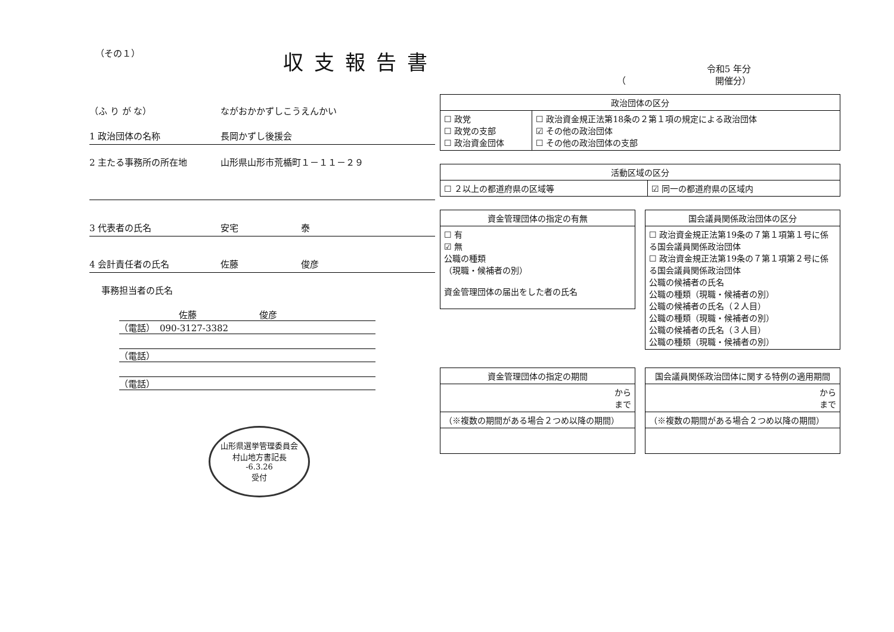（その１）
収支報告書
令和5 年分
（　　　　　　　　　　開催分）
（ふ り が な） ながおかかずしこうえんかい
1 政治団体の名称 長岡かずし後援会
2 主たる事務所の所在地 山形県山形市荒楯町１－１１－２９
3 代表者の氏名 安宅　　　　　　　泰
4 会計責任者の氏名 佐藤　　　　　　　俊彦
事務担当者の氏名
佐藤　　　　　　　俊彦
（電話）　090-3127-3382
（電話）
（電話）
山形県選挙管理委員会
村山地方書記長
-6.3.26
受付
| 政治団体の区分 | |
| --- | --- |
| ☐ 政党 ☐ 政党の支部 ☐ 政治資金団体 | ☐ 政治資金規正法第18条の２第１項の規定による政治団体 ☑ その他の政治団体 ☐ その他の政治団体の支部 |
| 活動区域の区分 | |
| --- | --- |
| ☐ ２以上の都道府県の区域等 | ☑ 同一の都道府県の区域内 |
| 資金管理団体の指定の有無 |
| --- |
| ☐ 有 ☑ 無 公職の種類 （現職・候補者の別） 資金管理団体の届出をした者の氏名 |
| 国会議員関係政治団体の区分 |
| --- |
| ☐ 政治資金規正法第19条の７第１項第１号に係る国会議員関係政治団体 ☐ 政治資金規正法第19条の７第１項第２号に係る国会議員関係政治団体 公職の候補者の氏名 公職の種類（現職・候補者の別） 公職の候補者の氏名（２人目） 公職の種類（現職・候補者の別） 公職の候補者の氏名（３人目） 公職の種類（現職・候補者の別） |
| 資金管理団体の指定の期間 |
| --- |
| から まで |
| （※複数の期間がある場合２つめ以降の期間） |
| 国会議員関係政治団体に関する特例の適用期間 |
| --- |
| から まで |
| （※複数の期間がある場合２つめ以降の期間） |